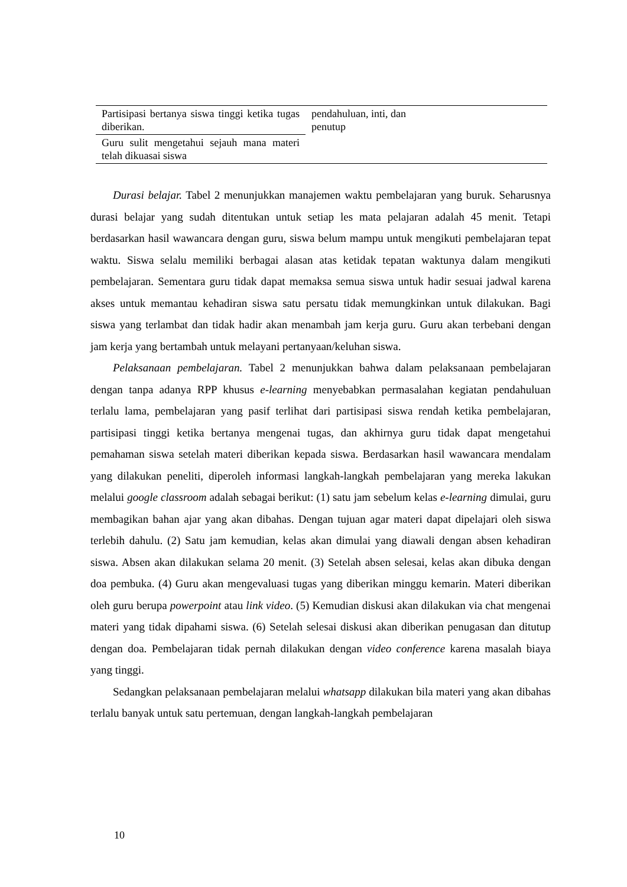| Partisipasi bertanya siswa tinggi ketika tugas diberikan. | pendahuluan, inti, dan penutup | |
| Guru sulit mengetahui sejauh mana materi telah dikuasai siswa | | |
Durasi belajar. Tabel 2 menunjukkan manajemen waktu pembelajaran yang buruk. Seharusnya durasi belajar yang sudah ditentukan untuk setiap les mata pelajaran adalah 45 menit. Tetapi berdasarkan hasil wawancara dengan guru, siswa belum mampu untuk mengikuti pembelajaran tepat waktu. Siswa selalu memiliki berbagai alasan atas ketidak tepatan waktunya dalam mengikuti pembelajaran. Sementara guru tidak dapat memaksa semua siswa untuk hadir sesuai jadwal karena akses untuk memantau kehadiran siswa satu persatu tidak memungkinkan untuk dilakukan. Bagi siswa yang terlambat dan tidak hadir akan menambah jam kerja guru. Guru akan terbebani dengan jam kerja yang bertambah untuk melayani pertanyaan/keluhan siswa.
Pelaksanaan pembelajaran. Tabel 2 menunjukkan bahwa dalam pelaksanaan pembelajaran dengan tanpa adanya RPP khusus e-learning menyebabkan permasalahan kegiatan pendahuluan terlalu lama, pembelajaran yang pasif terlihat dari partisipasi siswa rendah ketika pembelajaran, partisipasi tinggi ketika bertanya mengenai tugas, dan akhirnya guru tidak dapat mengetahui pemahaman siswa setelah materi diberikan kepada siswa. Berdasarkan hasil wawancara mendalam yang dilakukan peneliti, diperoleh informasi langkah-langkah pembelajaran yang mereka lakukan melalui google classroom adalah sebagai berikut: (1) satu jam sebelum kelas e-learning dimulai, guru membagikan bahan ajar yang akan dibahas. Dengan tujuan agar materi dapat dipelajari oleh siswa terlebih dahulu. (2) Satu jam kemudian, kelas akan dimulai yang diawali dengan absen kehadiran siswa. Absen akan dilakukan selama 20 menit. (3) Setelah absen selesai, kelas akan dibuka dengan doa pembuka. (4) Guru akan mengevaluasi tugas yang diberikan minggu kemarin. Materi diberikan oleh guru berupa powerpoint atau link video. (5) Kemudian diskusi akan dilakukan via chat mengenai materi yang tidak dipahami siswa. (6) Setelah selesai diskusi akan diberikan penugasan dan ditutup dengan doa. Pembelajaran tidak pernah dilakukan dengan video conference karena masalah biaya yang tinggi.
Sedangkan pelaksanaan pembelajaran melalui whatsapp dilakukan bila materi yang akan dibahas terlalu banyak untuk satu pertemuan, dengan langkah-langkah pembelajaran
10